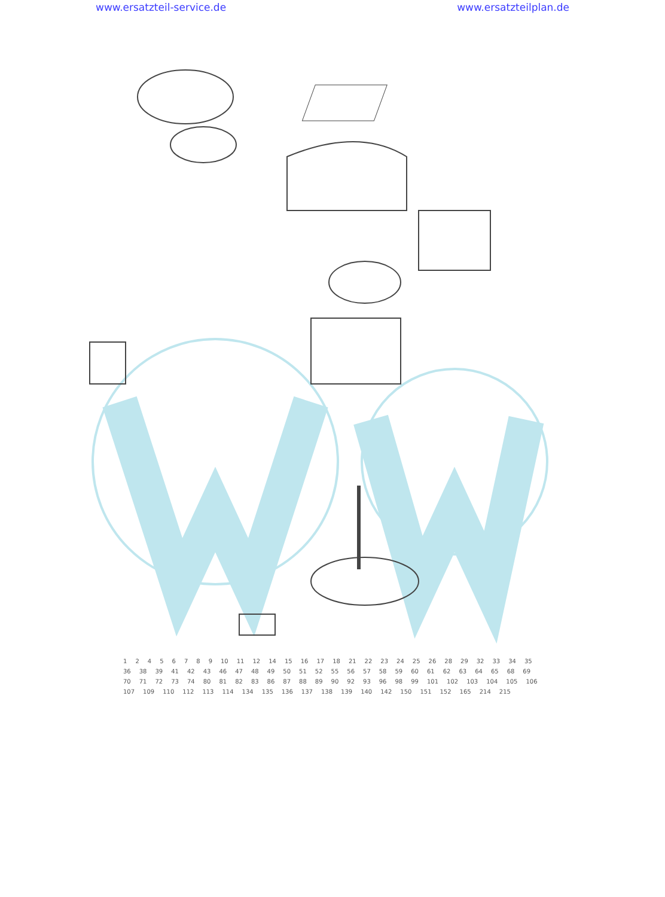www.ersatzteil-service.de www.ersatzteilplan.de
1 2 4 5 6 7 8 9 10 11 12 14 15 16 17 18 21 22 23 24 25 26 28 29 32 33 34 35 36 38 39 41 42 43 46 47 48 49 50 51 52 55 56 57 58 59 60 61 62 63 64 65 68 69 70 71 72 73 74 80 81 82 83 86 87 88 89 90 92 93 96 98 99 101 102 103 104 105 106 107 109 110 112 113 114 134 135 136 137 138 139 140 142 150 151 152 165 214 215